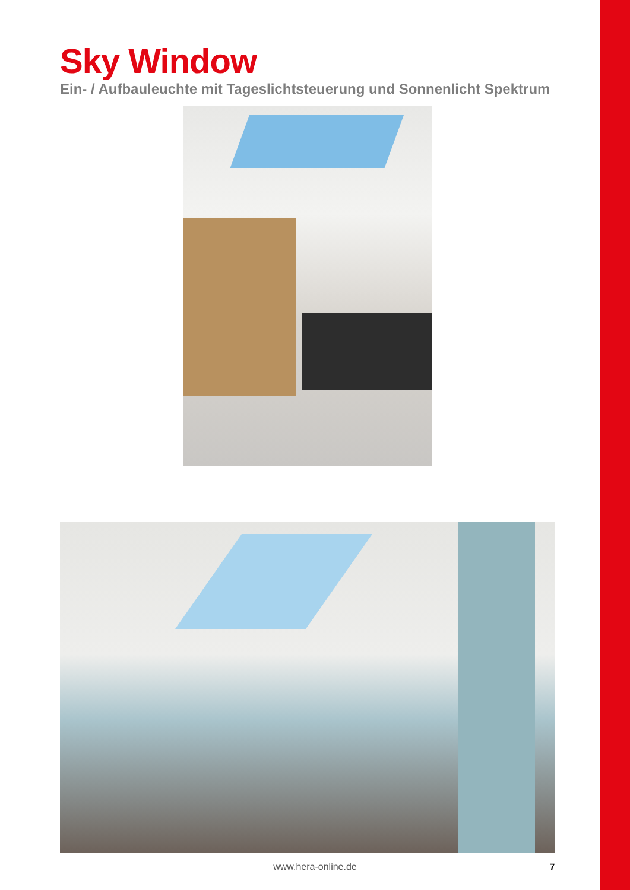Sky Window
Ein- / Aufbauleuchte mit Tageslichtsteuerung und Sonnenlicht Spektrum
www.hera-online.de
7